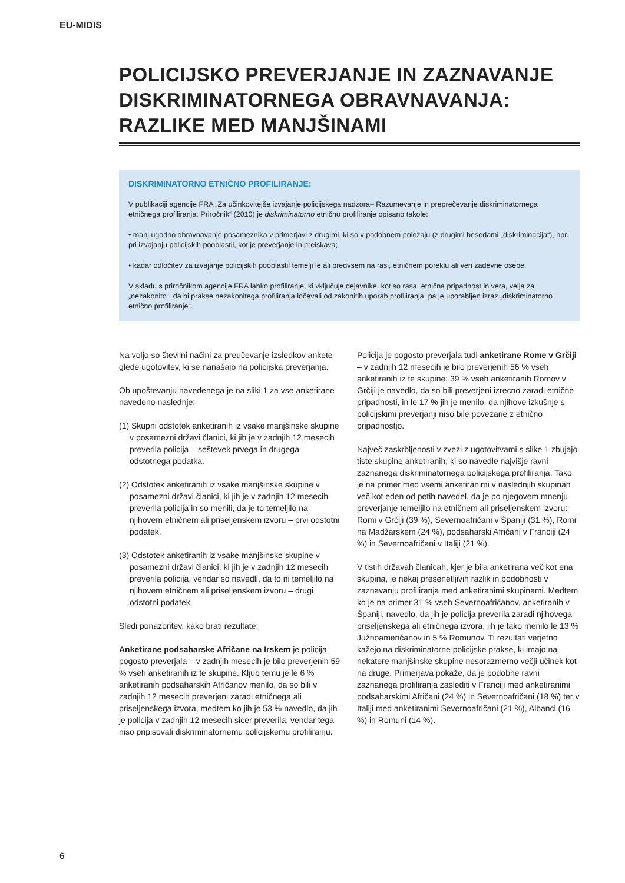EU-MIDIS
POLICIJSKO PREVERJANJE IN ZAZNAVANJE DISKRIMINATORNEGA OBRAVNAVANJA: RAZLIKE MED MANJŠINAMI
DISKRIMINATORNO ETNIČNO PROFILIRANJE:
V publikaciji agencije FRA „Za učinkovitejše izvajanje policijskega nadzora– Razumevanje in preprečevanje diskriminatornega etničnega profiliranja: Priročnik“ (2010) je diskriminatorno etnično profiliranje opisano takole:
• manj ugodno obravnavanje posameznika v primerjavi z drugimi, ki so v podobnem položaju (z drugimi besedami „diskriminacija“), npr. pri izvajanju policijskih pooblastil, kot je preverjanje in preiskava;
• kadar odločitev za izvajanje policijskih pooblastil temelji le ali predvsem na rasi, etničnem poreklu ali veri zadevne osebe.
V skladu s priročnikom agencije FRA lahko profiliranje, ki vključuje dejavnike, kot so rasa, etnična pripadnost in vera, velja za „nezakonito“, da bi prakse nezakonitega profiliranja ločevali od zakonitih uporab profiliranja, pa je uporabljen izraz „diskriminatorno etnično profiliranje“.
Na voljo so številni načini za preučevanje izsledkov ankete glede ugotovitev, ki se nanašajo na policijska preverjanja.
Ob upoštevanju navedenega je na sliki 1 za vse anketirane navedeno naslednje:
(1) Skupni odstotek anketiranih iz vsake manjšinske skupine v posamezni državi članici, ki jih je v zadnjih 12 mesecih preverila policija – seštevek prvega in drugega odstotnega podatka.
(2) Odstotek anketiranih iz vsake manjšinske skupine v posamezni državi članici, ki jih je v zadnjih 12 mesecih preverila policija in so menili, da je to temeljilo na njihovem etničnem ali priseljenskem izvoru – prvi odstotni podatek.
(3) Odstotek anketiranih iz vsake manjšinske skupine v posamezni državi članici, ki jih je v zadnjih 12 mesecih preverila policija, vendar so navedli, da to ni temeljilo na njihovem etničnem ali priseljenskem izvoru – drugi odstotni podatek.
Sledi ponazoritev, kako brati rezultate:
Anketirane podsaharske Afričane na Irskem je policija pogosto preverjala – v zadnjih mesecih je bilo preverjenih 59 % vseh anketiranih iz te skupine. Kljub temu je le 6 % anketiranih podsaharskih Afričanov menilo, da so bili v zadnjih 12 mesecih preverjeni zaradi etničnega ali priseljenskega izvora, medtem ko jih je 53 % navedlo, da jih je policija v zadnjih 12 mesecih sicer preverila, vendar tega niso pripisovali diskriminatornemu policijskemu profiliranju.
Policija je pogosto preverjala tudi anketirane Rome v Grčiji – v zadnjih 12 mesecih je bilo preverjenih 56 % vseh anketiranih iz te skupine; 39 % vseh anketiranih Romov v Grčiji je navedlo, da so bili preverjeni izrecno zaradi etnične pripadnosti, in le 17 % jih je menilo, da njihove izkušnje s policijskimi preverjanji niso bile povezane z etnično pripadnostjo.
Največ zaskrbljenosti v zvezi z ugotovitvami s slike 1 zbujajo tiste skupine anketiranih, ki so navedle najvišje ravni zaznanega diskriminatornega policijskega profiliranja. Tako je na primer med vsemi anketiranimi v naslednjih skupinah več kot eden od petih navedel, da je po njegovem mnenju preverjanje temeljilo na etničnem ali priseljenskem izvoru: Romi v Grčiji (39 %), Severnoafričani v Španiji (31 %), Romi na Madžarskem (24 %), podsaharski Afričani v Franciji (24 %) in Severnoafričani v Italiji (21 %).
V tistih državah članicah, kjer je bila anketirana več kot ena skupina, je nekaj presenetljivih razlik in podobnosti v zaznavanju profiliranja med anketiranimi skupinami. Medtem ko je na primer 31 % vseh Severnoafričanov, anketiranih v Španiji, navedlo, da jih je policija preverila zaradi njihovega priseljenskega ali etničnega izvora, jih je tako menilo le 13 % Južnoameričanov in 5 % Romunov. Ti rezultati verjetno kažejo na diskriminatorne policijske prakse, ki imajo na nekatere manjšinske skupine nesorazmerno večji učinek kot na druge. Primerjava pokaže, da je podobne ravni zaznanega profiliranja zaslediti v Franciji med anketiranimi podsaharskimi Afričani (24 %) in Severnoafričani (18 %) ter v Italiji med anketiranimi Severnoafričani (21 %), Albanci (16 %) in Romuni (14 %).
6